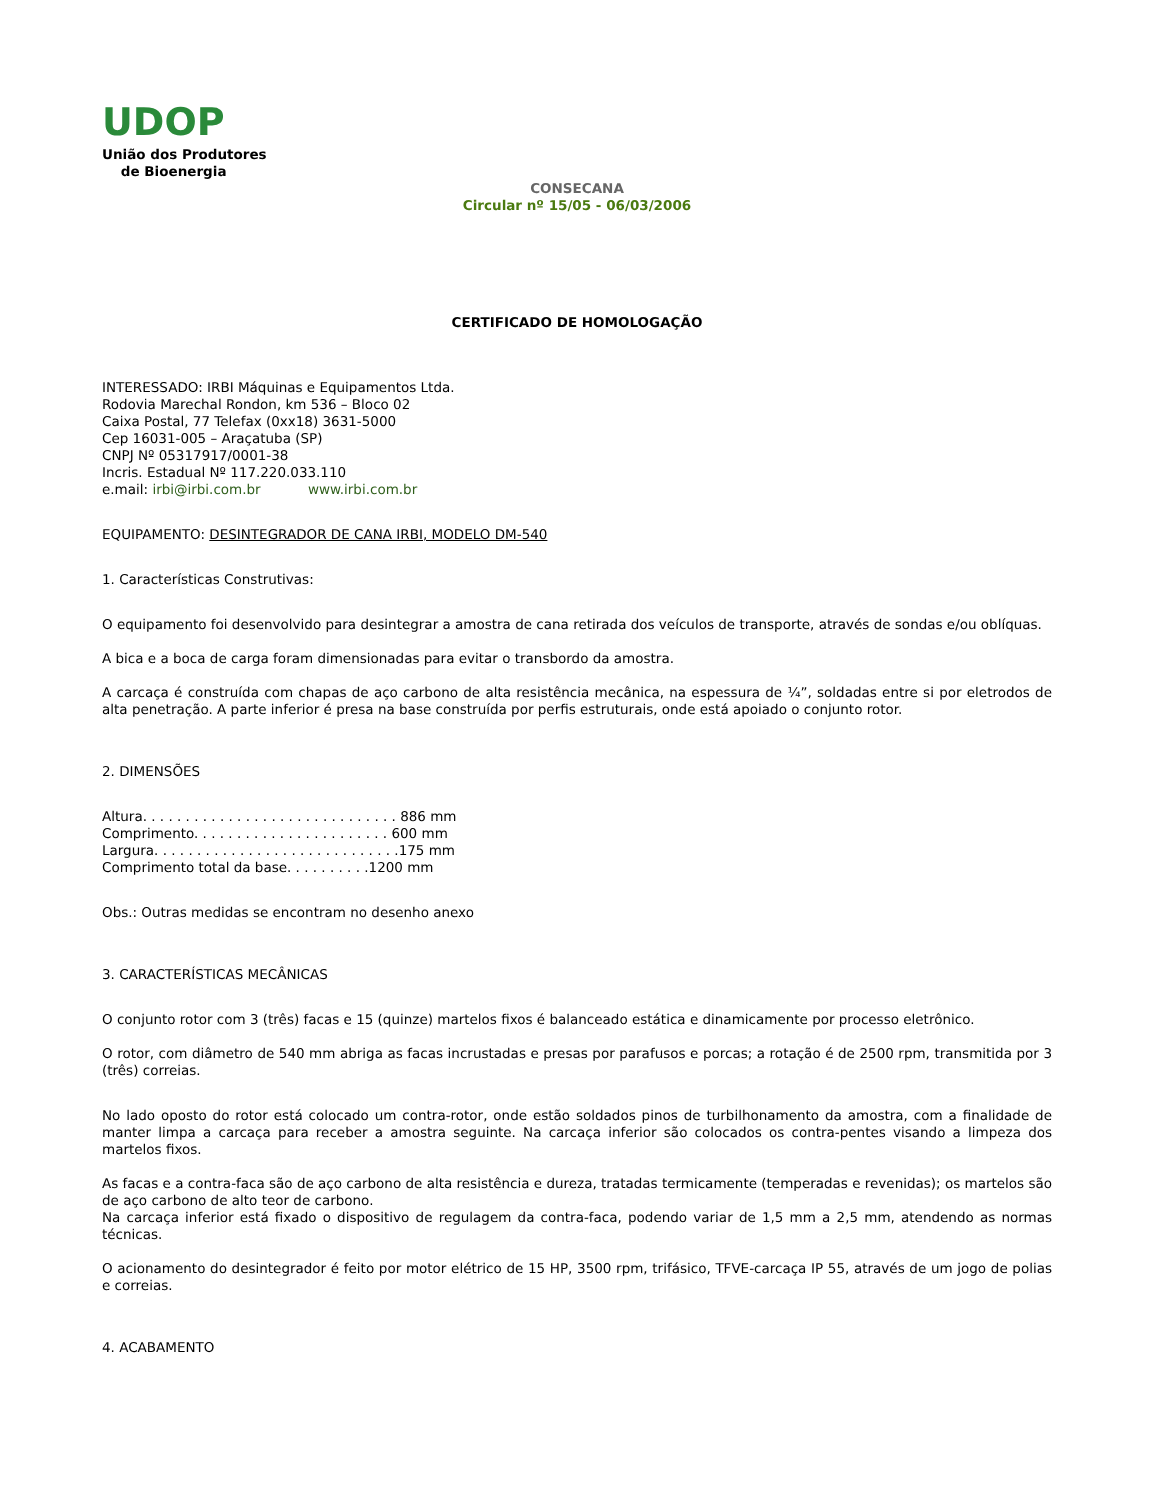UDOP
União dos Produtores
de Bioenergia
CONSECANA
Circular nº 15/05 - 06/03/2006
CERTIFICADO DE HOMOLOGAÇÃO
INTERESSADO: IRBI Máquinas e Equipamentos Ltda.
Rodovia Marechal Rondon, km 536 – Bloco 02
Caixa Postal, 77 Telefax (0xx18) 3631-5000
Cep 16031-005 – Araçatuba (SP)
CNPJ Nº 05317917/0001-38
Incris. Estadual Nº 117.220.033.110
e.mail: irbi@irbi.com.br www.irbi.com.br
EQUIPAMENTO: DESINTEGRADOR DE CANA IRBI, MODELO DM-540
1. Características Construtivas:
O equipamento foi desenvolvido para desintegrar a amostra de cana retirada dos veículos de transporte, através de sondas e/ou oblíquas.
A bica e a boca de carga foram dimensionadas para evitar o transbordo da amostra.
A carcaça é construída com chapas de aço carbono de alta resistência mecânica, na espessura de ¼”, soldadas entre si por eletrodos de alta penetração. A parte inferior é presa na base construída por perfis estruturais, onde está apoiado o conjunto rotor.
2. DIMENSÕES
Altura. . . . . . . . . . . . . . . . . . . . . . . . . . . . . . 886 mm
Comprimento. . . . . . . . . . . . . . . . . . . . . . . 600 mm
Largura. . . . . . . . . . . . . . . . . . . . . . . . . . . . .175 mm
Comprimento total da base. . . . . . . . . .1200 mm
Obs.: Outras medidas se encontram no desenho anexo
3. CARACTERÍSTICAS MECÂNICAS
O conjunto rotor com 3 (três) facas e 15 (quinze) martelos fixos é balanceado estática e dinamicamente por processo eletrônico.
O rotor, com diâmetro de 540 mm abriga as facas incrustadas e presas por parafusos e porcas; a rotação é de 2500 rpm, transmitida por 3 (três) correias.
No lado oposto do rotor está colocado um contra-rotor, onde estão soldados pinos de turbilhonamento da amostra, com a finalidade de manter limpa a carcaça para receber a amostra seguinte. Na carcaça inferior são colocados os contra-pentes visando a limpeza dos martelos fixos.
As facas e a contra-faca são de aço carbono de alta resistência e dureza, tratadas termicamente (temperadas e revenidas); os martelos são de aço carbono de alto teor de carbono.
Na carcaça inferior está fixado o dispositivo de regulagem da contra-faca, podendo variar de 1,5 mm a 2,5 mm, atendendo as normas técnicas.
O acionamento do desintegrador é feito por motor elétrico de 15 HP, 3500 rpm, trifásico, TFVE-carcaça IP 55, através de um jogo de polias e correias.
4. ACABAMENTO